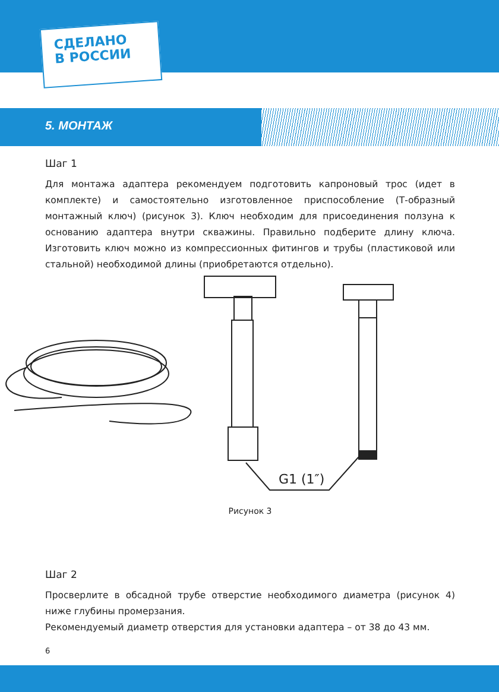СДЕЛАНО
В РОССИИ
5. МОНТАЖ
Шаг 1
Для монтажа адаптера рекомендуем подготовить капроновый трос (идет в комплекте) и самостоятельно изготовленное приспособление (Т-образный монтажный ключ) (рисунок 3). Ключ необходим для присоединения ползуна к основанию адаптера внутри скважины. Правильно подберите длину ключа. Изготовить ключ можно из компрессионных фитингов и трубы (пластиковой или стальной) необходимой длины (приобретаются отдельно).
G1 (1″)
Рисунок 3
Шаг 2
Просверлите в обсадной трубе отверстие необходимого диаметра (рисунок 4) ниже глубины промерзания.
Рекомендуемый диаметр отверстия для установки адаптера – от 38 до 43 мм.
6